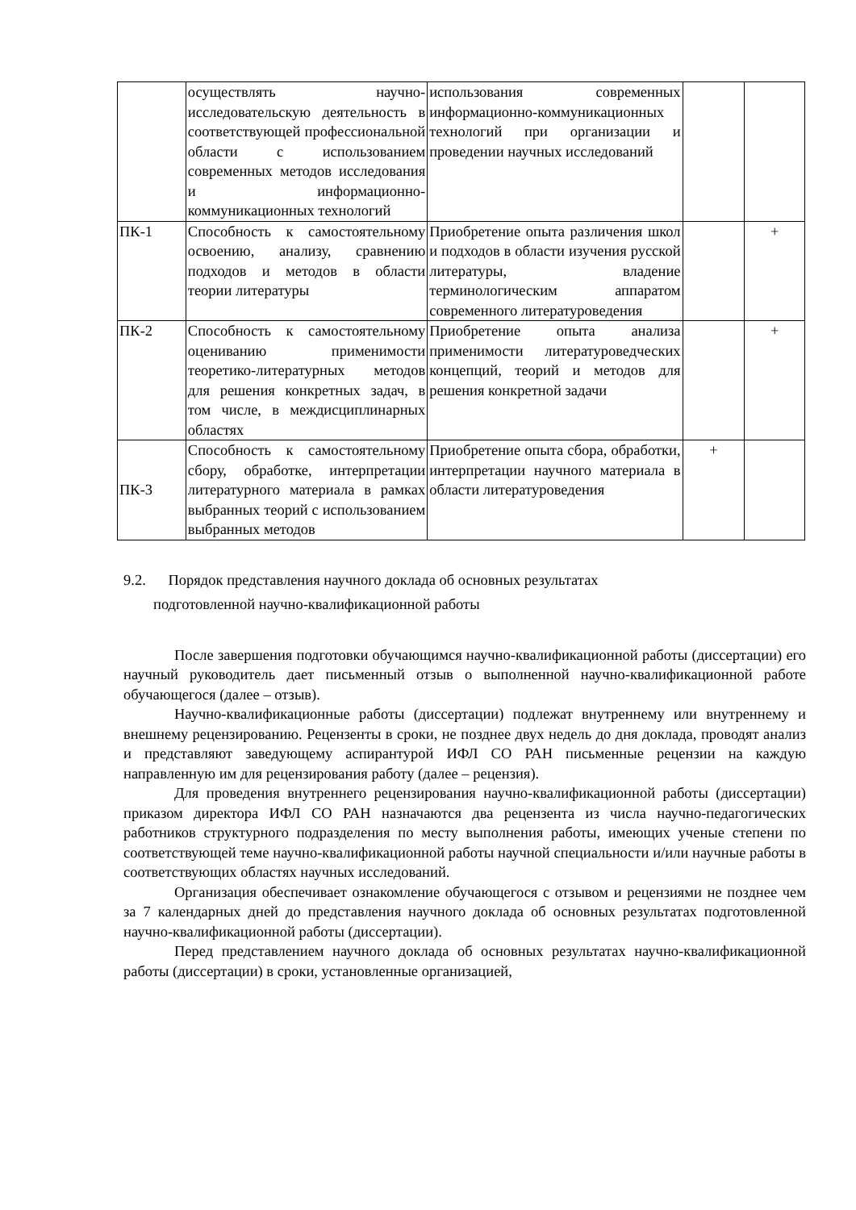| | осуществлять научно-исследовательскую деятельность в соответствующей профессиональной области с использованием современных методов исследования и информационно-коммуникационных технологий | использования современных информационно-коммуникационных технологий при организации и проведении научных исследований | | |
| ПК-1 | Способность к самостоятельному освоению, анализу, сравнению подходов и методов в области теории литературы | Приобретение опыта различения школ и подходов в области изучения русской литературы, владение терминологическим аппаратом современного литературоведения | | + |
| ПК-2 | Способность к самостоятельному оцениванию применимости теоретико-литературных методов для решения конкретных задач, в том числе, в междисциплинарных областях | Приобретение опыта анализа применимости литературоведческих концепций, теорий и методов для решения конкретной задачи | | + |
| ПК-3 | Способность к самостоятельному сбору, обработке, интерпретации литературного материала в рамках выбранных теорий с использованием выбранных методов | Приобретение опыта сбора, обработки, интерпретации научного материала в области литературоведения | + | |
9.2. Порядок представления научного доклада об основных результатах
подготовленной научно-квалификационной работы
После завершения подготовки обучающимся научно-квалификационной работы (диссертации) его научный руководитель дает письменный отзыв о выполненной научно-квалификационной работе обучающегося (далее – отзыв).
Научно-квалификационные работы (диссертации) подлежат внутреннему или внутреннему и внешнему рецензированию. Рецензенты в сроки, не позднее двух недель до дня доклада, проводят анализ и представляют заведующему аспирантурой ИФЛ СО РАН письменные рецензии на каждую направленную им для рецензирования работу (далее – рецензия).
Для проведения внутреннего рецензирования научно-квалификационной работы (диссертации) приказом директора ИФЛ СО РАН назначаются два рецензента из числа научно-педагогических работников структурного подразделения по месту выполнения работы, имеющих ученые степени по соответствующей теме научно-квалификационной работы научной специальности и/или научные работы в соответствующих областях научных исследований.
Организация обеспечивает ознакомление обучающегося с отзывом и рецензиями не позднее чем за 7 календарных дней до представления научного доклада об основных результатах подготовленной научно-квалификационной работы (диссертации).
Перед представлением научного доклада об основных результатах научно-квалификационной работы (диссертации) в сроки, установленные организацией,